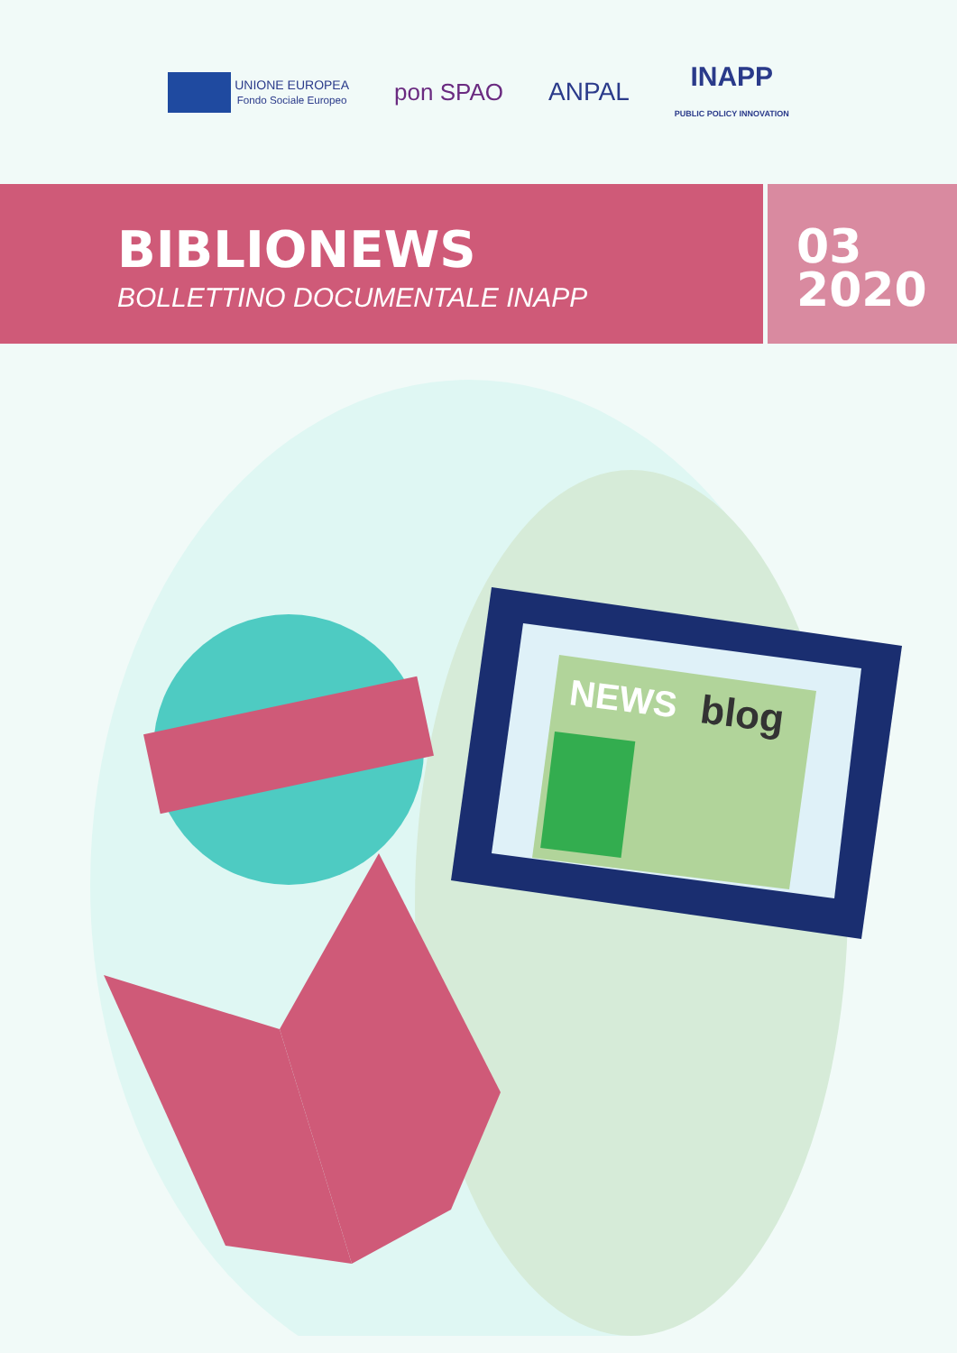UNIONE EUROPEA
Fondo Sociale Europeo
pon SPAO ANPAL
INAPP
PUBLIC POLICY INNOVATION
BIBLIONEWS
BOLLETTINO DOCUMENTALE INAPP
03
2020
NEWS
blog